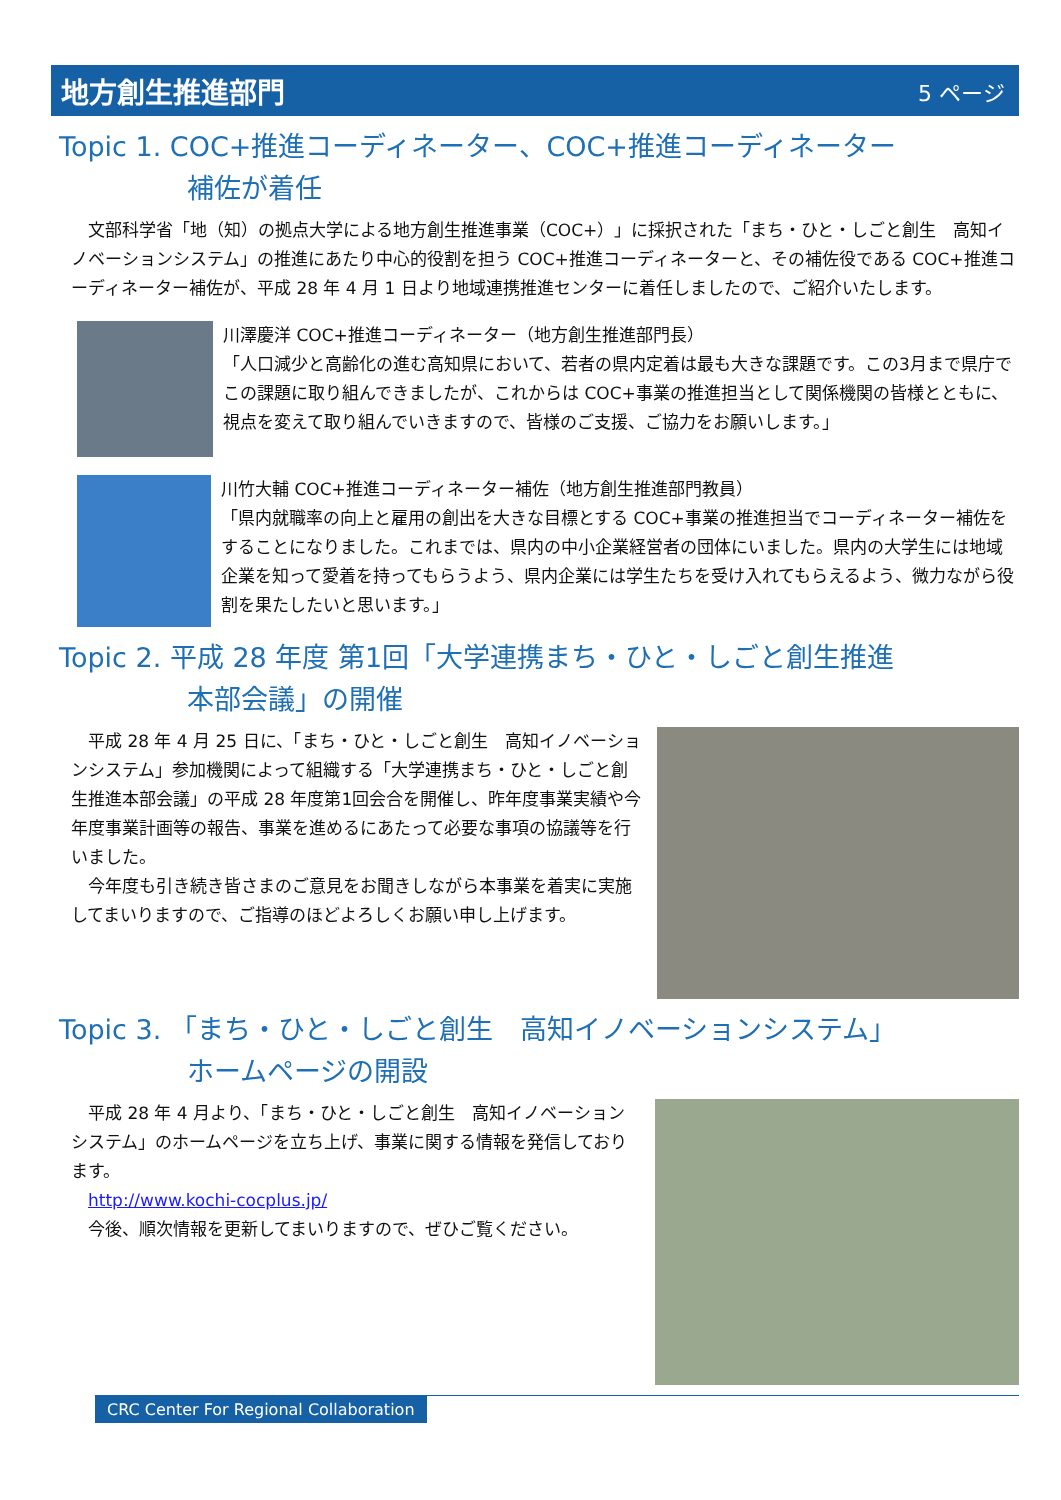地方創生推進部門
5 ページ
Topic 1. COC+推進コーディネーター、COC+推進コーディネーター
補佐が着任
　文部科学省「地（知）の拠点大学による地方創生推進事業（COC+）」に採択された「まち・ひと・しごと創生　高知イノベーションシステム」の推進にあたり中心的役割を担う COC+推進コーディネーターと、その補佐役である COC+推進コーディネーター補佐が、平成 28 年 4 月 1 日より地域連携推進センターに着任しましたので、ご紹介いたします。
川澤慶洋 COC+推進コーディネーター（地方創生推進部門長）
「人口減少と高齢化の進む高知県において、若者の県内定着は最も大きな課題です。この3月まで県庁でこの課題に取り組んできましたが、これからは COC+事業の推進担当として関係機関の皆様とともに、視点を変えて取り組んでいきますので、皆様のご支援、ご協力をお願いします。」
川竹大輔 COC+推進コーディネーター補佐（地方創生推進部門教員）
「県内就職率の向上と雇用の創出を大きな目標とする COC+事業の推進担当でコーディネーター補佐をすることになりました。これまでは、県内の中小企業経営者の団体にいました。県内の大学生には地域企業を知って愛着を持ってもらうよう、県内企業には学生たちを受け入れてもらえるよう、微力ながら役割を果たしたいと思います。」
Topic 2. 平成 28 年度 第1回「大学連携まち・ひと・しごと創生推進
本部会議」の開催
　平成 28 年 4 月 25 日に、「まち・ひと・しごと創生　高知イノベーションシステム」参加機関によって組織する「大学連携まち・ひと・しごと創生推進本部会議」の平成 28 年度第1回会合を開催し、昨年度事業実績や今年度事業計画等の報告、事業を進めるにあたって必要な事項の協議等を行いました。
　今年度も引き続き皆さまのご意見をお聞きしながら本事業を着実に実施してまいりますので、ご指導のほどよろしくお願い申し上げます。
Topic 3. 「まち・ひと・しごと創生　高知イノベーションシステム」
ホームページの開設
　平成 28 年 4 月より、「まち・ひと・しごと創生　高知イノベーションシステム」のホームページを立ち上げ、事業に関する情報を発信しております。
　http://www.kochi-cocplus.jp/
　今後、順次情報を更新してまいりますので、ぜひご覧ください。
CRC Center For Regional Collaboration